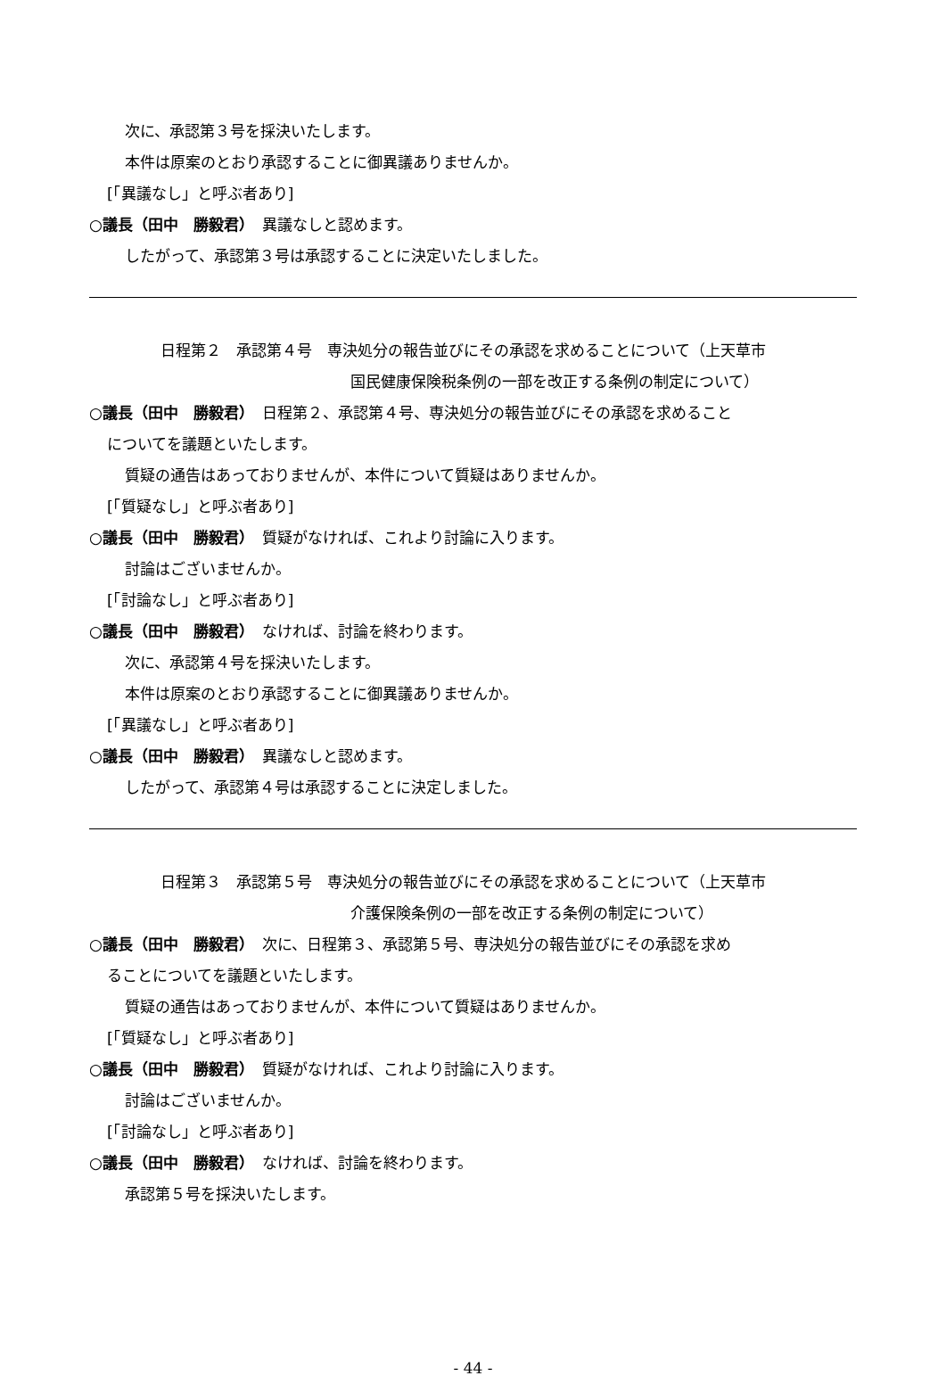次に、承認第３号を採決いたします。
本件は原案のとおり承認することに御異議ありませんか。
[「異議なし」と呼ぶ者あり]
○議長（田中　勝毅君）　異議なしと認めます。
したがって、承認第３号は承認することに決定いたしました。
日程第２　承認第４号　専決処分の報告並びにその承認を求めることについて（上天草市
国民健康保険税条例の一部を改正する条例の制定について）
○議長（田中　勝毅君）　日程第２、承認第４号、専決処分の報告並びにその承認を求めること
についてを議題といたします。
質疑の通告はあっておりませんが、本件について質疑はありませんか。
[「質疑なし」と呼ぶ者あり]
○議長（田中　勝毅君）　質疑がなければ、これより討論に入ります。
討論はございませんか。
[「討論なし」と呼ぶ者あり]
○議長（田中　勝毅君）　なければ、討論を終わります。
次に、承認第４号を採決いたします。
本件は原案のとおり承認することに御異議ありませんか。
[「異議なし」と呼ぶ者あり]
○議長（田中　勝毅君）　異議なしと認めます。
したがって、承認第４号は承認することに決定しました。
日程第３　承認第５号　専決処分の報告並びにその承認を求めることについて（上天草市
介護保険条例の一部を改正する条例の制定について）
○議長（田中　勝毅君）　次に、日程第３、承認第５号、専決処分の報告並びにその承認を求め
ることについてを議題といたします。
質疑の通告はあっておりませんが、本件について質疑はありませんか。
[「質疑なし」と呼ぶ者あり]
○議長（田中　勝毅君）　質疑がなければ、これより討論に入ります。
討論はございませんか。
[「討論なし」と呼ぶ者あり]
○議長（田中　勝毅君）　なければ、討論を終わります。
承認第５号を採決いたします。
- 44 -